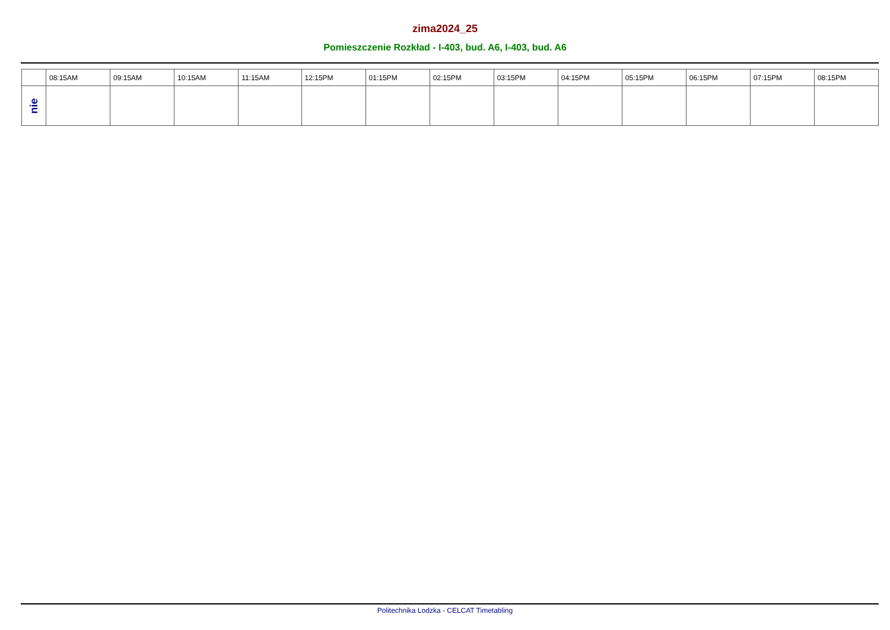zima2024_25
Pomieszczenie Rozkład - I-403, bud. A6, I-403, bud. A6
| | 08:15AM | 09:15AM | 10:15AM | 11:15AM | 12:15PM | 01:15PM | 02:15PM | 03:15PM | 04:15PM | 05:15PM | 06:15PM | 07:15PM | 08:15PM |
| --- | --- | --- | --- | --- | --- | --- | --- | --- | --- | --- | --- | --- | --- |
| nie | | | | | | | | | | | | | |
Politechnika Lodzka - CELCAT Timetabling